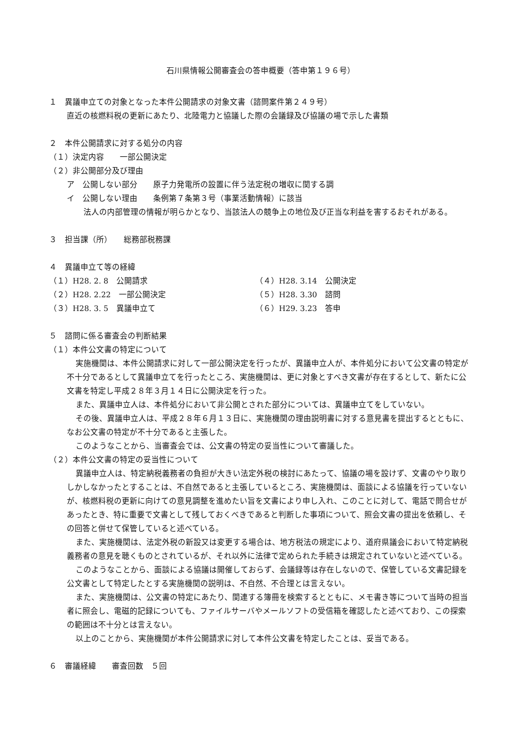石川県情報公開審査会の答申概要（答申第１９６号）
１　異議申立ての対象となった本件公開請求の対象文書（諮問案件第２４９号）
直近の核燃料税の更新にあたり、北陸電力と協議した際の会議録及び協議の場で示した書類
２　本件公開請求に対する処分の内容
（１）決定内容　　一部公開決定
（２）非公開部分及び理由
ア　公開しない部分　　原子力発電所の設置に伴う法定税の増収に関する調
イ　公開しない理由　　条例第７条第３号（事業活動情報）に該当
法人の内部管理の情報が明らかとなり、当該法人の競争上の地位及び正当な利益を害するおそれがある。
３　担当課（所）　　総務部税務課
４　異議申立て等の経緯
（１）H28. 2. 8　公開請求 （４）H28. 3.14　公開決定 （２）H28. 2.22　一部公開決定 （５）H28. 3.30　諮問 （３）H28. 3. 5　異議申立て （６）H29. 3.23　答申
５　諮問に係る審査会の判断結果
（１）本件公文書の特定について
実施機関は、本件公開請求に対して一部公開決定を行ったが、異議申立人が、本件処分において公文書の特定が不十分であるとして異議申立てを行ったところ、実施機関は、更に対象とすべき文書が存在するとして、新たに公文書を特定し平成２８年３月１４日に公開決定を行った。
また、異議申立人は、本件処分において非公開とされた部分については、異議申立てをしていない。
その後、異議申立人は、平成２８年６月１３日に、実施機関の理由説明書に対する意見書を提出するとともに、なお公文書の特定が不十分であると主張した。
このようなことから、当審査会では、公文書の特定の妥当性について審議した。
（２）本件公文書の特定の妥当性について
異議申立人は、特定納税義務者の負担が大きい法定外税の検討にあたって、協議の場を設けず、文書のやり取りしかしなかったとすることは、不自然であると主張しているところ、実施機関は、面談による協議を行っていないが、核燃料税の更新に向けての意見調整を進めたい旨を文書により申し入れ、このことに対して、電話で問合せがあったとき、特に重要で文書として残しておくべきであると判断した事項について、照会文書の提出を依頼し、その回答と併せて保管していると述べている。
また、実施機関は、法定外税の新設又は変更する場合は、地方税法の規定により、道府県議会において特定納税義務者の意見を聴くものとされているが、それ以外に法律で定められた手続きは規定されていないと述べている。
このようなことから、面談による協議は開催しておらず、会議録等は存在しないので、保管している文書記録を公文書として特定したとする実施機関の説明は、不自然、不合理とは言えない。
また、実施機関は、公文書の特定にあたり、関連する簿冊を検索するとともに、メモ書き等について当時の担当者に照会し、電磁的記録についても、ファイルサーバやメールソフトの受信箱を確認したと述べており、この探索の範囲は不十分とは言えない。
以上のことから、実施機関が本件公開請求に対して本件公文書を特定したことは、妥当である。
６　審議経緯　　審査回数　５回